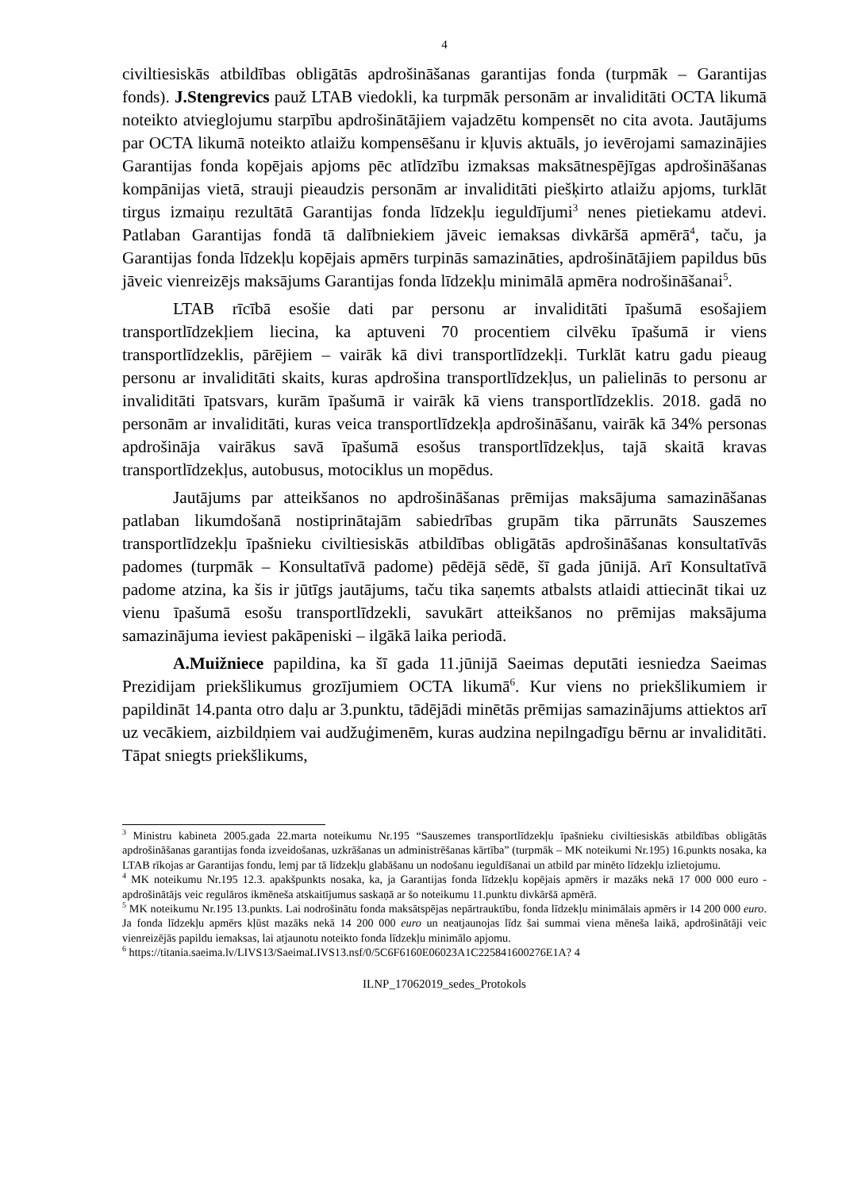4
civiltiesiskās atbildības obligātās apdrošināšanas garantijas fonda (turpmāk – Garantijas fonds). J.Stengrevics pauž LTAB viedokli, ka turpmāk personām ar invaliditāti OCTA likumā noteikto atvieglojumu starpību apdrošinātājiem vajadzētu kompensēt no cita avota. Jautājums par OCTA likumā noteikto atlaižu kompensēšanu ir kļuvis aktuāls, jo ievērojami samazinājies Garantijas fonda kopējais apjoms pēc atlīdzību izmaksas maksātnespējīgas apdrošināšanas kompānijas vietā, strauji pieaudzis personām ar invaliditāti piešķirto atlaižu apjoms, turklāt tirgus izmaiņu rezultātā Garantijas fonda līdzekļu ieguldījumi<sup>3</sup> nenes pietiekamu atdevi. Patlaban Garantijas fondā tā dalībniekiem jāveic iemaksas divkāršā apmērā<sup>4</sup>, taču, ja Garantijas fonda līdzekļu kopējais apmērs turpinās samazināties, apdrošinātājiem papildus būs jāveic vienreizējs maksājums Garantijas fonda līdzekļu minimālā apmēra nodrošināšanai<sup>5</sup>.
LTAB rīcībā esošie dati par personu ar invaliditāti īpašumā esošajiem transportlīdzekļiem liecina, ka aptuveni 70 procentiem cilvēku īpašumā ir viens transportlīdzeklis, pārējiem – vairāk kā divi transportlīdzekļi. Turklāt katru gadu pieaug personu ar invaliditāti skaits, kuras apdrošina transportlīdzekļus, un palielinās to personu ar invaliditāti īpatsvars, kurām īpašumā ir vairāk kā viens transportlīdzeklis. 2018. gadā no personām ar invaliditāti, kuras veica transportlīdzekļa apdrošināšanu, vairāk kā 34% personas apdrošināja vairākus savā īpašumā esošus transportlīdzekļus, tajā skaitā kravas transportlīdzekļus, autobusus, motociklus un mopēdus.
Jautājums par atteikšanos no apdrošināšanas prēmijas maksājuma samazināšanas patlaban likumdošanā nostiprinātajām sabiedrības grupām tika pārrunāts Sauszemes transportlīdzekļu īpašnieku civiltiesiskās atbildības obligātās apdrošināšanas konsultatīvās padomes (turpmāk – Konsultatīvā padome) pēdējā sēdē, šī gada jūnijā. Arī Konsultatīvā padome atzina, ka šis ir jūtīgs jautājums, taču tika saņemts atbalsts atlaidi attiecināt tikai uz vienu īpašumā esošu transportlīdzekli, savukārt atteikšanos no prēmijas maksājuma samazinājuma ieviest pakāpeniski – ilgākā laika periodā.
A.Muižniece papildina, ka šī gada 11.jūnijā Saeimas deputāti iesniedza Saeimas Prezidijam priekšlikumus grozījumiem OCTA likumā<sup>6</sup>. Kur viens no priekšlikumiem ir papildināt 14.panta otro daļu ar 3.punktu, tādējādi minētās prēmijas samazinājums attiektos arī uz vecākiem, aizbildņiem vai audžuģimenēm, kuras audzina nepilngadīgu bērnu ar invaliditāti. Tāpat sniegts priekšlikums,
<sup>3</sup> Ministru kabineta 2005.gada 22.marta noteikumu Nr.195 “Sauszemes transportlīdzekļu īpašnieku civiltiesiskās atbildības obligātās apdrošināšanas garantijas fonda izveidošanas, uzkrāšanas un administrēšanas kārtība” (turpmāk – MK noteikumi Nr.195) 16.punkts nosaka, ka LTAB rīkojas ar Garantijas fondu, lemj par tā līdzekļu glabāšanu un nodošanu ieguldīšanai un atbild par minēto līdzekļu izlietojumu.
<sup>4</sup> MK noteikumu Nr.195 12.3. apakšpunkts nosaka, ka, ja Garantijas fonda līdzekļu kopējais apmērs ir mazāks nekā 17 000 000 euro - apdrošinātājs veic regulāros ikmēneša atskaitījumus saskaņā ar šo noteikumu 11.punktu divkāršā apmērā.
<sup>5</sup> MK noteikumu Nr.195 13.punkts. Lai nodrošinātu fonda maksātspējas nepārtrauktību, fonda līdzekļu minimālais apmērs ir 14 200 000 euro. Ja fonda līdzekļu apmērs kļūst mazāks nekā 14 200 000 euro un neatjaunojas līdz šai summai viena mēneša laikā, apdrošinātāji veic vienreizējās papildu iemaksas, lai atjaunotu noteikto fonda līdzekļu minimālo apjomu.
<sup>6</sup> https://titania.saeima.lv/LIVS13/SaeimaLIVS13.nsf/0/5C6F6160E06023A1C225841600276E1A? 4
ILNP_17062019_sedes_Protokols